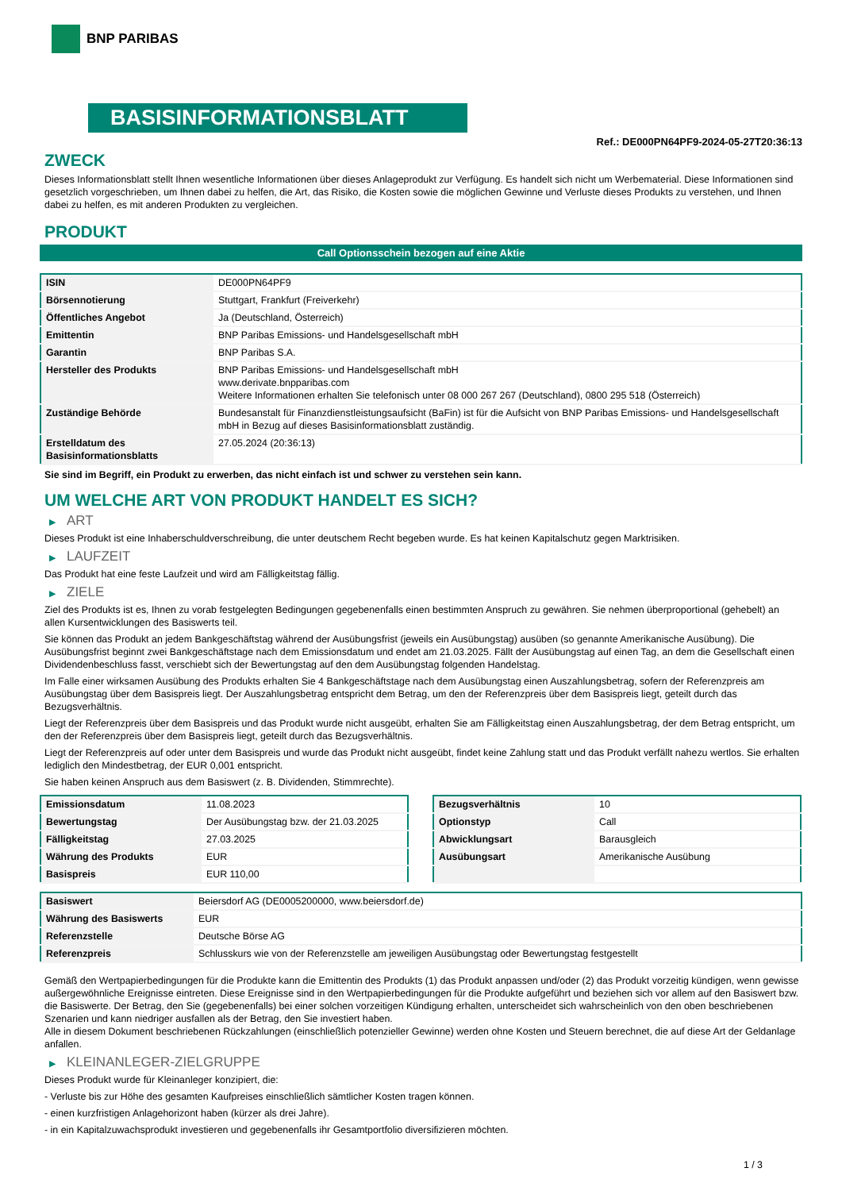BNP PARIBAS
BASISINFORMATIONSBLATT
Ref.: DE000PN64PF9-2024-05-27T20:36:13
ZWECK
Dieses Informationsblatt stellt Ihnen wesentliche Informationen über dieses Anlageprodukt zur Verfügung. Es handelt sich nicht um Werbematerial. Diese Informationen sind gesetzlich vorgeschrieben, um Ihnen dabei zu helfen, die Art, das Risiko, die Kosten sowie die möglichen Gewinne und Verluste dieses Produkts zu verstehen, und Ihnen dabei zu helfen, es mit anderen Produkten zu vergleichen.
PRODUKT
Call Optionsschein bezogen auf eine Aktie
| ISIN | DE000PN64PF9 |
| Börsennotierung | Stuttgart, Frankfurt (Freiverkehr) |
| Öffentliches Angebot | Ja (Deutschland, Österreich) |
| Emittentin | BNP Paribas Emissions- und Handelsgesellschaft mbH |
| Garantin | BNP Paribas S.A. |
| Hersteller des Produkts | BNP Paribas Emissions- und Handelsgesellschaft mbH www.derivate.bnpparibas.com Weitere Informationen erhalten Sie telefonisch unter 08 000 267 267 (Deutschland), 0800 295 518 (Österreich) |
| Zuständige Behörde | Bundesanstalt für Finanzdienstleistungsaufsicht (BaFin) ist für die Aufsicht von BNP Paribas Emissions- und Handelsgesellschaft mbH in Bezug auf dieses Basisinformationsblatt zuständig. |
| Erstelldatum des Basisinformationsblatts | 27.05.2024 (20:36:13) |
Sie sind im Begriff, ein Produkt zu erwerben, das nicht einfach ist und schwer zu verstehen sein kann.
UM WELCHE ART VON PRODUKT HANDELT ES SICH?
▶ ART
Dieses Produkt ist eine Inhaberschuldverschreibung, die unter deutschem Recht begeben wurde. Es hat keinen Kapitalschutz gegen Marktrisiken.
▶ LAUFZEIT
Das Produkt hat eine feste Laufzeit und wird am Fälligkeitstag fällig.
▶ ZIELE
Ziel des Produkts ist es, Ihnen zu vorab festgelegten Bedingungen gegebenenfalls einen bestimmten Anspruch zu gewähren. Sie nehmen überproportional (gehebelt) an allen Kursentwicklungen des Basiswerts teil.
Sie können das Produkt an jedem Bankgeschäftstag während der Ausübungsfrist (jeweils ein Ausübungstag) ausüben (so genannte Amerikanische Ausübung). Die Ausübungsfrist beginnt zwei Bankgeschäftstage nach dem Emissionsdatum und endet am 21.03.2025. Fällt der Ausübungstag auf einen Tag, an dem die Gesellschaft einen Dividendenbeschluss fasst, verschiebt sich der Bewertungstag auf den dem Ausübungstag folgenden Handelstag.
Im Falle einer wirksamen Ausübung des Produkts erhalten Sie 4 Bankgeschäftstage nach dem Ausübungstag einen Auszahlungsbetrag, sofern der Referenzpreis am Ausübungstag über dem Basispreis liegt. Der Auszahlungsbetrag entspricht dem Betrag, um den der Referenzpreis über dem Basispreis liegt, geteilt durch das Bezugsverhältnis.
Liegt der Referenzpreis über dem Basispreis und das Produkt wurde nicht ausgeübt, erhalten Sie am Fälligkeitstag einen Auszahlungsbetrag, der dem Betrag entspricht, um den der Referenzpreis über dem Basispreis liegt, geteilt durch das Bezugsverhältnis.
Liegt der Referenzpreis auf oder unter dem Basispreis und wurde das Produkt nicht ausgeübt, findet keine Zahlung statt und das Produkt verfällt nahezu wertlos. Sie erhalten lediglich den Mindestbetrag, der EUR 0,001 entspricht.
Sie haben keinen Anspruch aus dem Basiswert (z. B. Dividenden, Stimmrechte).
| Emissionsdatum | 11.08.2023 |
| Bewertungstag | Der Ausübungstag bzw. der 21.03.2025 |
| Fälligkeitstag | 27.03.2025 |
| Währung des Produkts | EUR |
| Basispreis | EUR 110,00 |
| Bezugsverhältnis | 10 |
| Optionstyp | Call |
| Abwicklungsart | Barausgleich |
| Ausübungsart | Amerikanische Ausübung |
| Basiswert | Beiersdorf AG (DE0005200000, www.beiersdorf.de) |
| Währung des Basiswerts | EUR |
| Referenzstelle | Deutsche Börse AG |
| Referenzpreis | Schlusskurs wie von der Referenzstelle am jeweiligen Ausübungstag oder Bewertungstag festgestellt |
Gemäß den Wertpapierbedingungen für die Produkte kann die Emittentin des Produkts (1) das Produkt anpassen und/oder (2) das Produkt vorzeitig kündigen, wenn gewisse außergewöhnliche Ereignisse eintreten. Diese Ereignisse sind in den Wertpapierbedingungen für die Produkte aufgeführt und beziehen sich vor allem auf den Basiswert bzw. die Basiswerte. Der Betrag, den Sie (gegebenenfalls) bei einer solchen vorzeitigen Kündigung erhalten, unterscheidet sich wahrscheinlich von den oben beschriebenen Szenarien und kann niedriger ausfallen als der Betrag, den Sie investiert haben.
Alle in diesem Dokument beschriebenen Rückzahlungen (einschließlich potenzieller Gewinne) werden ohne Kosten und Steuern berechnet, die auf diese Art der Geldanlage anfallen.
▶ KLEINANLEGER-ZIELGRUPPE
Dieses Produkt wurde für Kleinanleger konzipiert, die:
- Verluste bis zur Höhe des gesamten Kaufpreises einschließlich sämtlicher Kosten tragen können.
- einen kurzfristigen Anlagehorizont haben (kürzer als drei Jahre).
- in ein Kapitalzuwachsprodukt investieren und gegebenenfalls ihr Gesamtportfolio diversifizieren möchten.
1 / 3